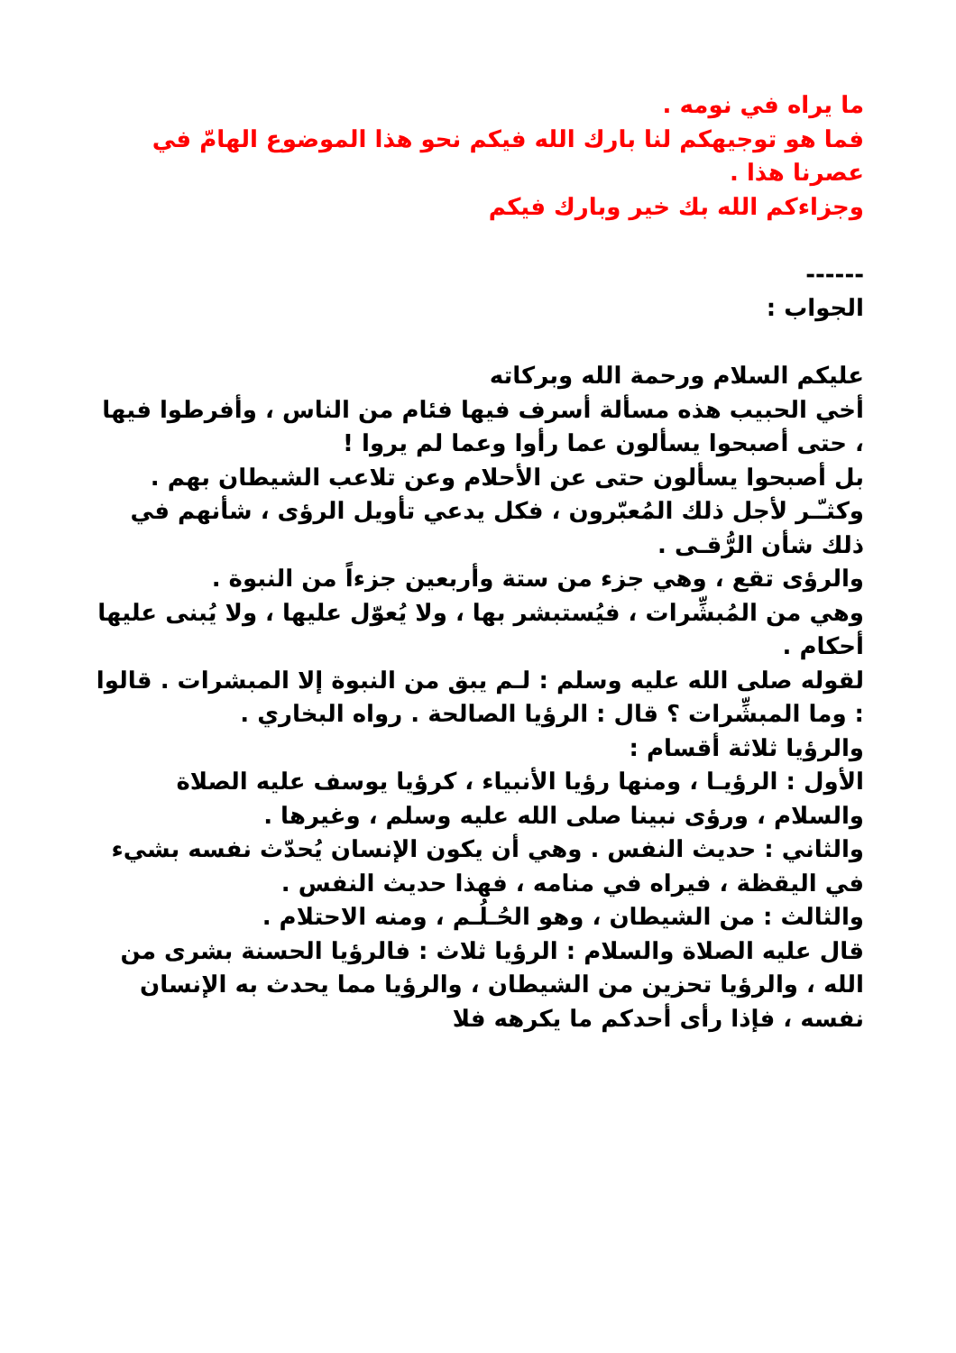ما يراه في نومه .
فما هو توجيهكم لنا بارك الله فيكم نحو هذا الموضوع الهامّ في عصرنا هذا .
وجزاءكم الله بك خير وبارك فيكم
------
الجواب :
عليكم السلام ورحمة الله وبركاته
أخي الحبيب هذه مسألة أسرف فيها فئام من الناس ، وأفرطوا فيها ، حتى أصبحوا يسألون عما رأوا وعما لم يروا !
بل أصبحوا يسألون حتى عن الأحلام وعن تلاعب الشيطان بهم .
وكثـّـر لأجل ذلك المُعبّرون ، فكل يدعي تأويل الرؤى ، شأنهم في ذلك شأن الرُّقـى .
والرؤى تقع ، وهي جزء من ستة وأربعين جزءاً من النبوة .
وهي من المُبشِّرات ، فيُستبشر بها ، ولا يُعوّل عليها ، ولا يُبنى عليها أحكام .
لقوله صلى الله عليه وسلم : لـم يبق من النبوة إلا المبشرات . قالوا : وما المبشِّرات ؟ قال : الرؤيا الصالحة . رواه البخاري .
والرؤيا ثلاثة أقسام :
الأول : الرؤيـا ، ومنها رؤيا الأنبياء ، كرؤيا يوسف عليه الصلاة والسلام ، ورؤى نبينا صلى الله عليه وسلم ، وغيرها .
والثاني : حديث النفس . وهي أن يكون الإنسان يُحدّث نفسه بشيء في اليقظة ، فيراه في منامه ، فهذا حديث النفس .
والثالث : من الشيطان ، وهو الحُـلُـم ، ومنه الاحتلام .
قال عليه الصلاة والسلام : الرؤيا ثلاث : فالرؤيا الحسنة بشرى من الله ، والرؤيا تحزين من الشيطان ، والرؤيا مما يحدث به الإنسان نفسه ، فإذا رأى أحدكم ما يكرهه فلا